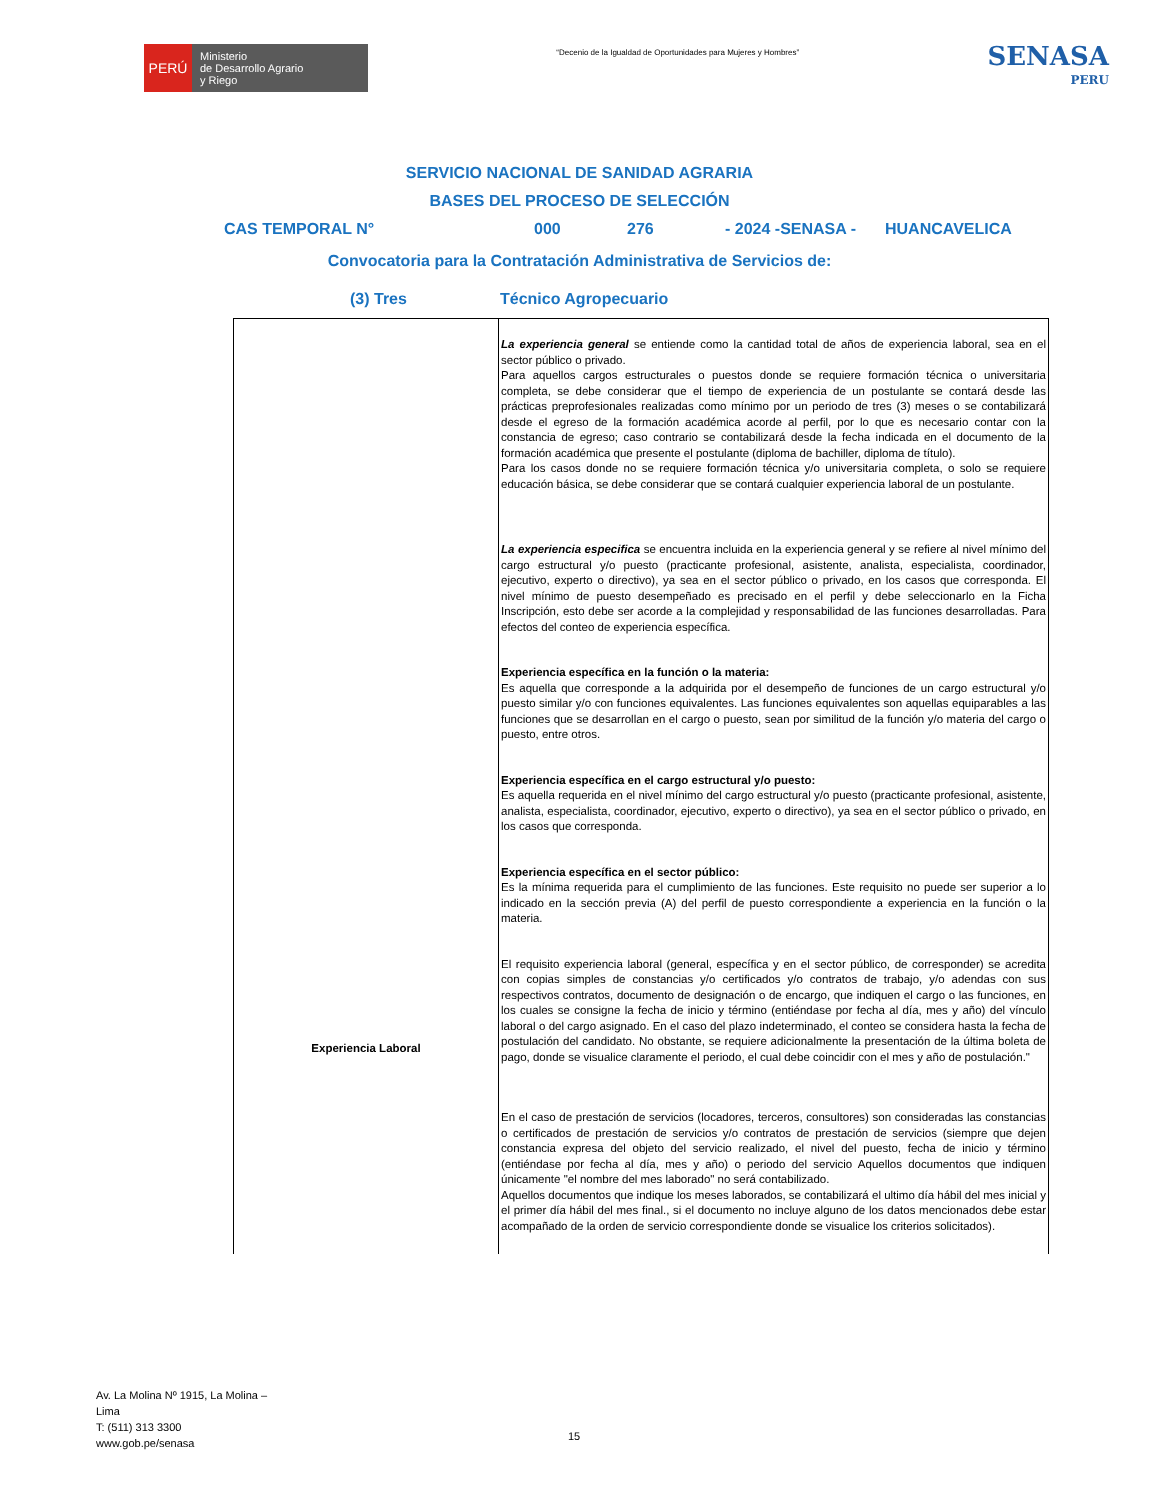PERÚ
Ministerio
de Desarrollo Agrario
y Riego
“Decenio de la Igualdad de Oportunidades para Mujeres y Hombres”
SENASA
PERU
SERVICIO NACIONAL DE SANIDAD AGRARIA
BASES DEL PROCESO DE SELECCIÓN
CAS TEMPORAL N° 000 276 - 2024 -SENASA - HUANCAVELICA
Convocatoria para la Contratación Administrativa de Servicios de:
(3) Tres Técnico Agropecuario
| Experiencia Laboral | La experiencia general se entiende como la cantidad total de años de experiencia laboral, sea en el sector público o privado. Para aquellos cargos estructurales o puestos donde se requiere formación técnica o universitaria completa, se debe considerar que el tiempo de experiencia de un postulante se contará desde las prácticas preprofesionales realizadas como mínimo por un periodo de tres (3) meses o se contabilizará desde el egreso de la formación académica acorde al perfil, por lo que es necesario contar con la constancia de egreso; caso contrario se contabilizará desde la fecha indicada en el documento de la formación académica que presente el postulante (diploma de bachiller, diploma de título). Para los casos donde no se requiere formación técnica y/o universitaria completa, o solo se requiere educación básica, se debe considerar que se contará cualquier experiencia laboral de un postulante. La experiencia especifica se encuentra incluida en la experiencia general y se refiere al nivel mínimo del cargo estructural y/o puesto (practicante profesional, asistente, analista, especialista, coordinador, ejecutivo, experto o directivo), ya sea en el sector público o privado, en los casos que corresponda. El nivel mínimo de puesto desempeñado es precisado en el perfil y debe seleccionarlo en la Ficha Inscripción, esto debe ser acorde a la complejidad y responsabilidad de las funciones desarrolladas. Para efectos del conteo de experiencia específica. Experiencia específica en la función o la materia: Es aquella que corresponde a la adquirida por el desempeño de funciones de un cargo estructural y/o puesto similar y/o con funciones equivalentes. Las funciones equivalentes son aquellas equiparables a las funciones que se desarrollan en el cargo o puesto, sean por similitud de la función y/o materia del cargo o puesto, entre otros. Experiencia específica en el cargo estructural y/o puesto: Es aquella requerida en el nivel mínimo del cargo estructural y/o puesto (practicante profesional, asistente, analista, especialista, coordinador, ejecutivo, experto o directivo), ya sea en el sector público o privado, en los casos que corresponda. Experiencia específica en el sector público: Es la mínima requerida para el cumplimiento de las funciones. Este requisito no puede ser superior a lo indicado en la sección previa (A) del perfil de puesto correspondiente a experiencia en la función o la materia. El requisito experiencia laboral (general, específica y en el sector público, de corresponder) se acredita con copias simples de constancias y/o certificados y/o contratos de trabajo, y/o adendas con sus respectivos contratos, documento de designación o de encargo, que indiquen el cargo o las funciones, en los cuales se consigne la fecha de inicio y término (entiéndase por fecha al día, mes y año) del vínculo laboral o del cargo asignado. En el caso del plazo indeterminado, el conteo se considera hasta la fecha de postulación del candidato. No obstante, se requiere adicionalmente la presentación de la última boleta de pago, donde se visualice claramente el periodo, el cual debe coincidir con el mes y año de postulación." En el caso de prestación de servicios (locadores, terceros, consultores) son consideradas las constancias o certificados de prestación de servicios y/o contratos de prestación de servicios (siempre que dejen constancia expresa del objeto del servicio realizado, el nivel del puesto, fecha de inicio y término (entiéndase por fecha al día, mes y año) o periodo del servicio Aquellos documentos que indiquen únicamente "el nombre del mes laborado" no será contabilizado. Aquellos documentos que indique los meses laborados, se contabilizará el ultimo día hábil del mes inicial y el primer día hábil del mes final., si el documento no incluye alguno de los datos mencionados debe estar acompañado de la orden de servicio correspondiente donde se visualice los criterios solicitados). |
Av. La Molina Nº 1915, La Molina –
Lima
T: (511) 313 3300
www.gob.pe/senasa
15